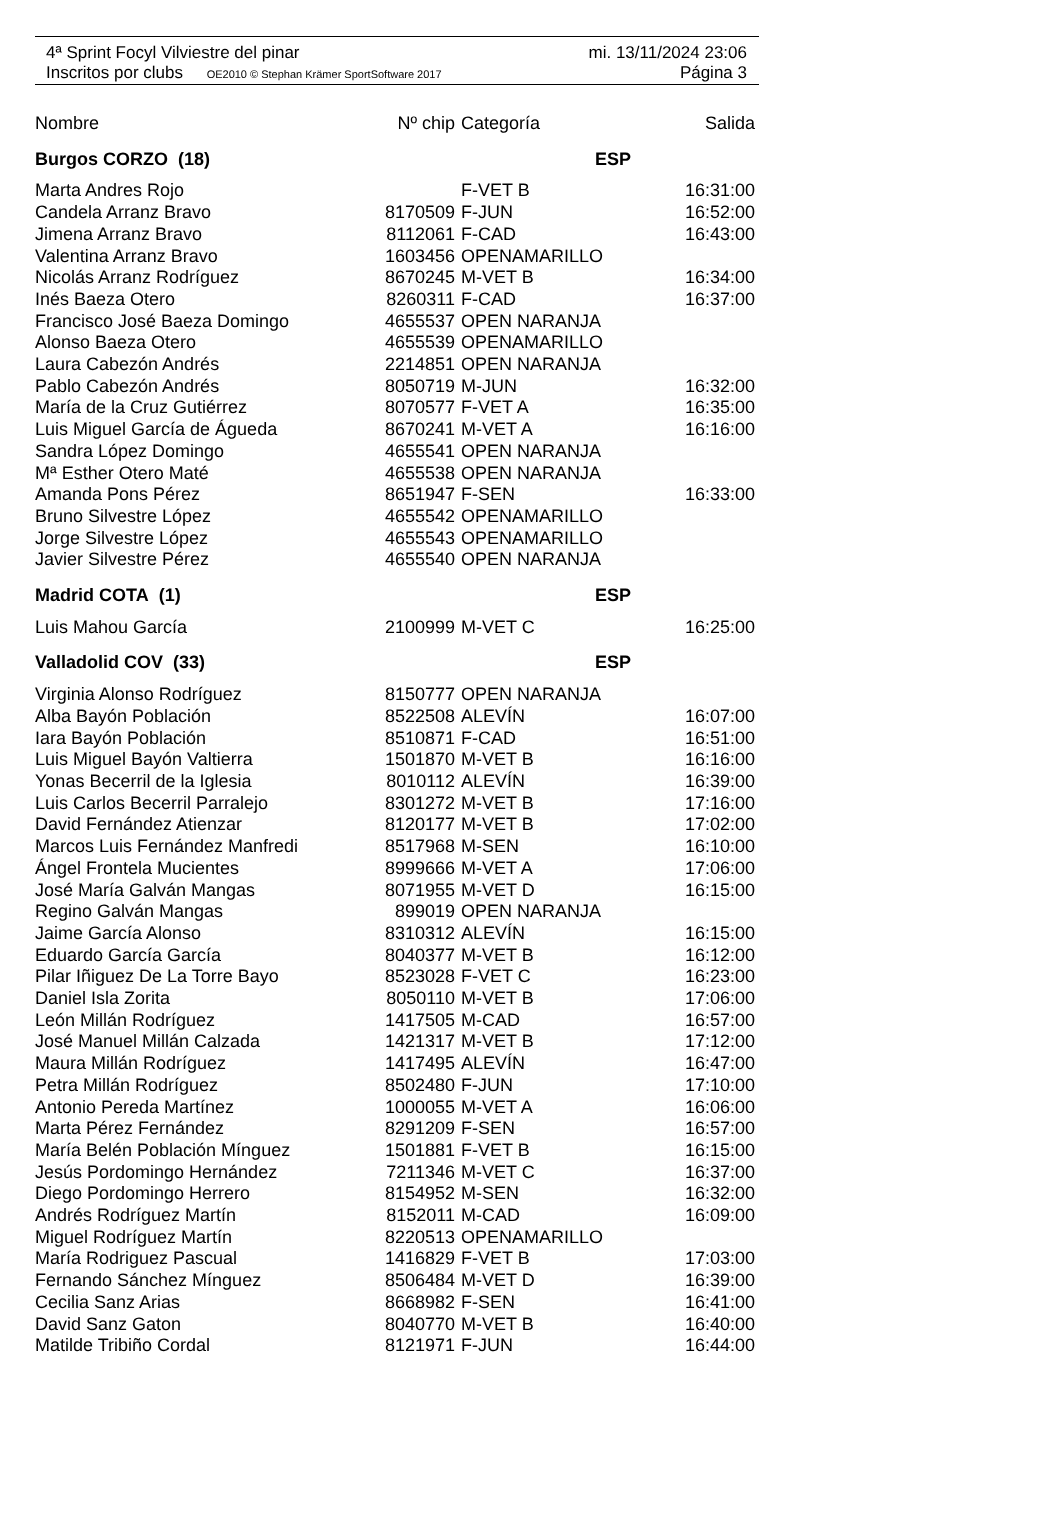4ª Sprint Focyl Vilviestre del pinar mi. 13/11/2024 23:06
Inscritos por clubs OE2010 © Stephan Krämer SportSoftware 2017 Página 3
| Nombre | Nº chip | Categoría | Salida |
| --- | --- | --- | --- |
| Burgos CORZO (18) | | ESP | |
| Marta Andres Rojo | | F-VET B | 16:31:00 |
| Candela Arranz Bravo | 8170509 | F-JUN | 16:52:00 |
| Jimena Arranz Bravo | 8112061 | F-CAD | 16:43:00 |
| Valentina Arranz Bravo | 1603456 | OPENAMARILLO | |
| Nicolás Arranz Rodríguez | 8670245 | M-VET B | 16:34:00 |
| Inés Baeza Otero | 8260311 | F-CAD | 16:37:00 |
| Francisco José Baeza Domingo | 4655537 | OPEN NARANJA | |
| Alonso Baeza Otero | 4655539 | OPENAMARILLO | |
| Laura Cabezón Andrés | 2214851 | OPEN NARANJA | |
| Pablo Cabezón Andrés | 8050719 | M-JUN | 16:32:00 |
| María de la Cruz Gutiérrez | 8070577 | F-VET A | 16:35:00 |
| Luis Miguel García de Águeda | 8670241 | M-VET A | 16:16:00 |
| Sandra López Domingo | 4655541 | OPEN NARANJA | |
| Mª Esther Otero Maté | 4655538 | OPEN NARANJA | |
| Amanda Pons Pérez | 8651947 | F-SEN | 16:33:00 |
| Bruno Silvestre López | 4655542 | OPENAMARILLO | |
| Jorge Silvestre López | 4655543 | OPENAMARILLO | |
| Javier Silvestre Pérez | 4655540 | OPEN NARANJA | |
| Madrid COTA (1) | | ESP | |
| Luis Mahou García | 2100999 | M-VET C | 16:25:00 |
| Valladolid COV (33) | | ESP | |
| Virginia Alonso Rodríguez | 8150777 | OPEN NARANJA | |
| Alba Bayón Población | 8522508 | ALEVÍN | 16:07:00 |
| Iara Bayón Población | 8510871 | F-CAD | 16:51:00 |
| Luis Miguel Bayón Valtierra | 1501870 | M-VET B | 16:16:00 |
| Yonas Becerril de la Iglesia | 8010112 | ALEVÍN | 16:39:00 |
| Luis Carlos Becerril Parralejo | 8301272 | M-VET B | 17:16:00 |
| David Fernández Atienzar | 8120177 | M-VET B | 17:02:00 |
| Marcos Luis Fernández Manfredi | 8517968 | M-SEN | 16:10:00 |
| Ángel Frontela Mucientes | 8999666 | M-VET A | 17:06:00 |
| José María Galván Mangas | 8071955 | M-VET D | 16:15:00 |
| Regino Galván Mangas | 899019 | OPEN NARANJA | |
| Jaime García Alonso | 8310312 | ALEVÍN | 16:15:00 |
| Eduardo García García | 8040377 | M-VET B | 16:12:00 |
| Pilar Iñiguez De La Torre Bayo | 8523028 | F-VET C | 16:23:00 |
| Daniel Isla Zorita | 8050110 | M-VET B | 17:06:00 |
| León Millán Rodríguez | 1417505 | M-CAD | 16:57:00 |
| José Manuel Millán Calzada | 1421317 | M-VET B | 17:12:00 |
| Maura Millán Rodríguez | 1417495 | ALEVÍN | 16:47:00 |
| Petra Millán Rodríguez | 8502480 | F-JUN | 17:10:00 |
| Antonio Pereda Martínez | 1000055 | M-VET A | 16:06:00 |
| Marta Pérez Fernández | 8291209 | F-SEN | 16:57:00 |
| María Belén Población Mínguez | 1501881 | F-VET B | 16:15:00 |
| Jesús Pordomingo Hernández | 7211346 | M-VET C | 16:37:00 |
| Diego Pordomingo Herrero | 8154952 | M-SEN | 16:32:00 |
| Andrés Rodríguez Martín | 8152011 | M-CAD | 16:09:00 |
| Miguel Rodríguez Martín | 8220513 | OPENAMARILLO | |
| María Rodriguez Pascual | 1416829 | F-VET B | 17:03:00 |
| Fernando Sánchez Mínguez | 8506484 | M-VET D | 16:39:00 |
| Cecilia Sanz Arias | 8668982 | F-SEN | 16:41:00 |
| David Sanz Gaton | 8040770 | M-VET B | 16:40:00 |
| Matilde Tribiño Cordal | 8121971 | F-JUN | 16:44:00 |